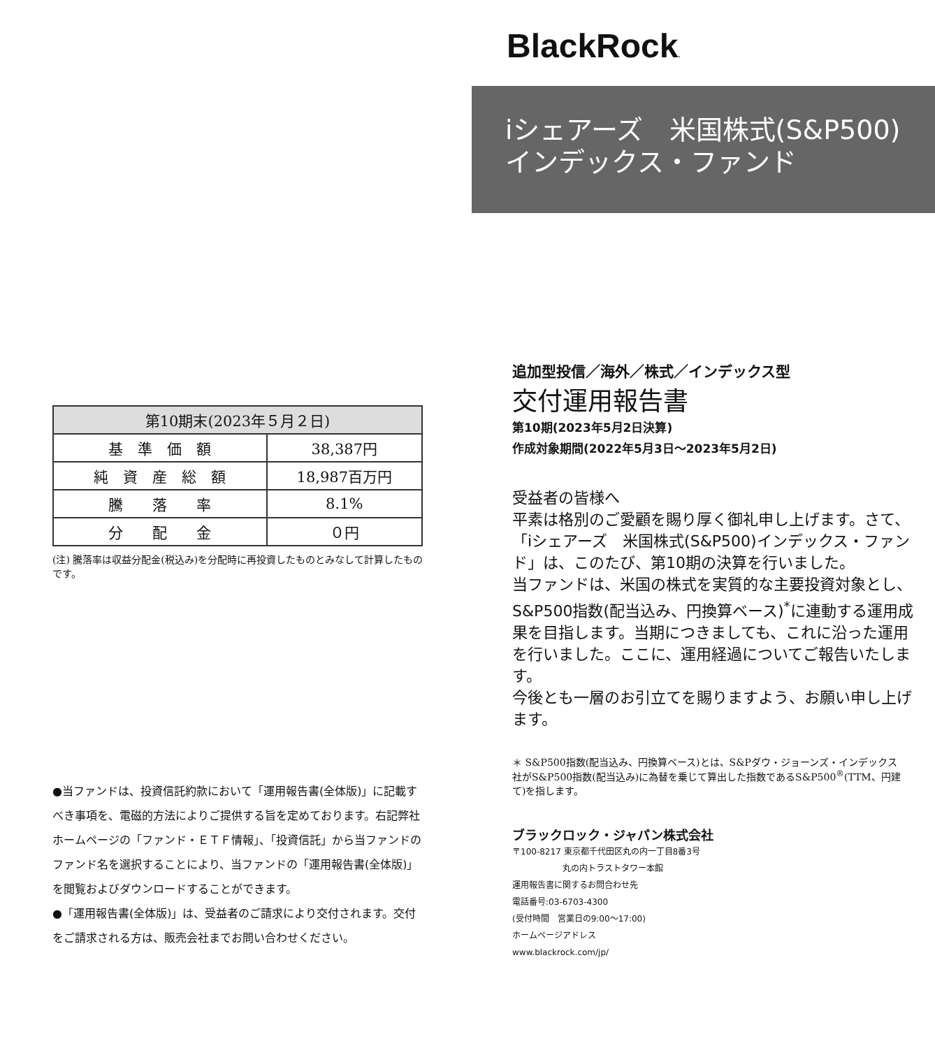| 第10期末(2023年５月２日) | |
| --- | --- |
| 基 準 価 額 | 38,387円 |
| 純 資 産 総 額 | 18,987百万円 |
| 騰 落 率 | 8.1% |
| 分 配 金 | ０円 |
(注) 騰落率は収益分配金(税込み)を分配時に再投資したものとみなして計算したものです。
●当ファンドは、投資信託約款において「運用報告書(全体版)」に記載すべき事項を、電磁的方法によりご提供する旨を定めております。右記弊社ホームページの「ファンド・ＥＴＦ情報」、「投資信託」から当ファンドのファンド名を選択することにより、当ファンドの「運用報告書(全体版)」を閲覧およびダウンロードすることができます。
●「運用報告書(全体版)」は、受益者のご請求により交付されます。交付をご請求される方は、販売会社までお問い合わせください。
BlackRock.
iシェアーズ　米国株式(S&P500)
インデックス・ファンド
追加型投信／海外／株式／インデックス型
交付運用報告書
第10期(2023年5月2日決算)
作成対象期間(2022年5月3日～2023年5月2日)
受益者の皆様へ
平素は格別のご愛顧を賜り厚く御礼申し上げます。さて、「iシェアーズ　米国株式(S&P500)インデックス・ファンド」は、このたび、第10期の決算を行いました。
当ファンドは、米国の株式を実質的な主要投資対象とし、S&P500指数(配当込み、円換算ベース)<sup>*</sup>に連動する運用成果を目指します。当期につきましても、これに沿った運用を行いました。ここに、運用経過についてご報告いたします。
今後とも一層のお引立てを賜りますよう、お願い申し上げます。
＊ S&P500指数(配当込み、円換算ベース)とは、S&Pダウ・ジョーンズ・インデックス社がS&P500指数(配当込み)に為替を乗じて算出した指数であるS&P500<sup>®</sup>(TTM、円建て)を指します。
ブラックロック・ジャパン株式会社
〒100-8217 東京都千代田区丸の内一丁目8番3号
　　　　　　丸の内トラストタワー本館
運用報告書に関するお問合わせ先
電話番号:03-6703-4300
(受付時間　営業日の9:00～17:00)
ホームページアドレス
www.blackrock.com/jp/